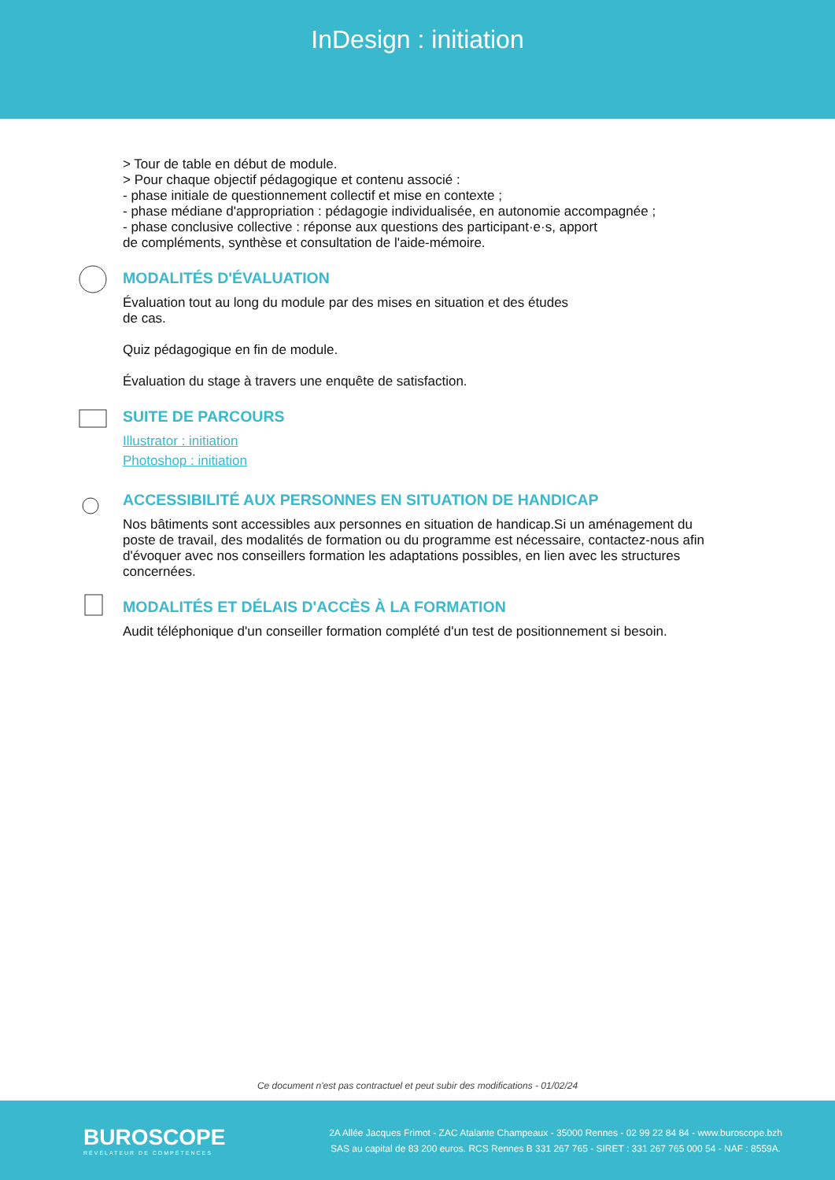InDesign : initiation
> Tour de table en début de module.
> Pour chaque objectif pédagogique et contenu associé :
- phase initiale de questionnement collectif et mise en contexte ;
- phase médiane d'appropriation : pédagogie individualisée, en autonomie accompagnée ;
- phase conclusive collective : réponse aux questions des participant·e·s, apport
de compléments, synthèse et consultation de l'aide-mémoire.
MODALITÉS D'ÉVALUATION
Évaluation tout au long du module par des mises en situation et des études
de cas.
Quiz pédagogique en fin de module.
Évaluation du stage à travers une enquête de satisfaction.
SUITE DE PARCOURS
Illustrator : initiation
Photoshop : initiation
ACCESSIBILITÉ AUX PERSONNES EN SITUATION DE HANDICAP
Nos bâtiments sont accessibles aux personnes en situation de handicap.Si un aménagement du poste de travail, des modalités de formation ou du programme est nécessaire, contactez-nous afin d'évoquer avec nos conseillers formation les adaptations possibles, en lien avec les structures concernées.
MODALITÉS ET DÉLAIS D'ACCÈS À LA FORMATION
Audit téléphonique d'un conseiller formation complété d'un test de positionnement si besoin.
Ce document n'est pas contractuel et peut subir des modifications - 01/02/24
BUROSCOPE
RÉVÉLATEUR DE COMPÉTENCES
2A Allée Jacques Frimot - ZAC Atalante Champeaux - 35000 Rennes - 02 99 22 84 84 - www.buroscope.bzh
SAS au capital de 83 200 euros. RCS Rennes B 331 267 765 - SIRET : 331 267 765 000 54 - NAF : 8559A.